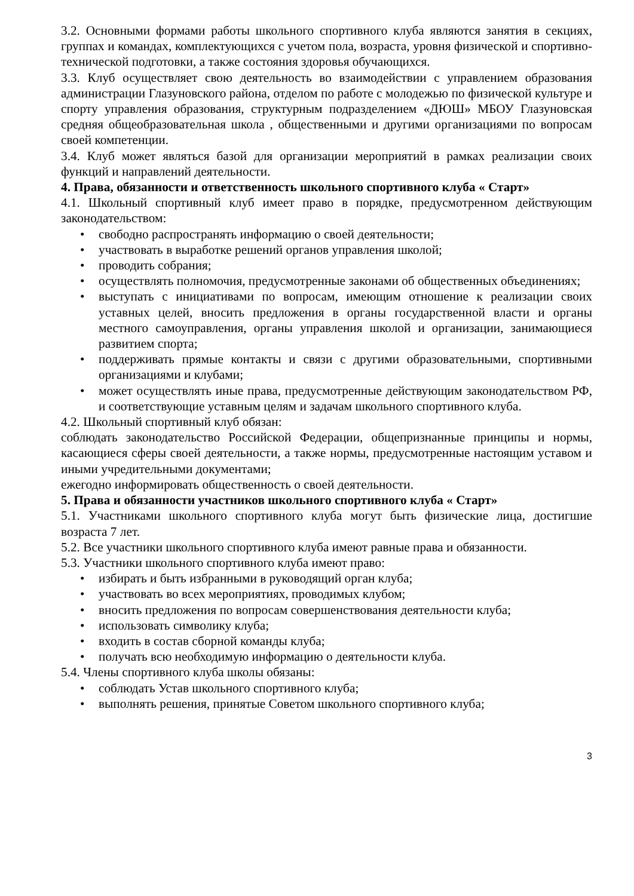3.2. Основными формами работы школьного спортивного клуба являются занятия в секциях, группах и командах, комплектующихся с учетом пола, возраста, уровня физической и спортивно-технической подготовки, а также состояния здоровья обучающихся.
3.3. Клуб осуществляет свою деятельность во взаимодействии с управлением образования администрации Глазуновского района, отделом по работе с молодежью по физической культуре и спорту управления образования, структурным подразделением «ДЮШ» МБОУ Глазуновская средняя общеобразовательная школа , общественными и другими организациями по вопросам своей компетенции.
3.4. Клуб может являться базой для организации мероприятий в рамках реализации своих функций и направлений деятельности.
4. Права, обязанности и ответственность школьного спортивного клуба « Старт»
4.1. Школьный спортивный клуб имеет право в порядке, предусмотренном действующим законодательством:
свободно распространять информацию о своей деятельности;
участвовать в выработке решений органов управления школой;
проводить собрания;
осуществлять полномочия, предусмотренные законами об общественных объединениях;
выступать с инициативами по вопросам, имеющим отношение к реализации своих уставных целей, вносить предложения в органы государственной власти и органы местного самоуправления, органы управления школой и организации, занимающиеся развитием спорта;
поддерживать прямые контакты и связи с другими образовательными, спортивными организациями и клубами;
может осуществлять иные права, предусмотренные действующим законодательством РФ, и соответствующие уставным целям и задачам школьного спортивного клуба.
4.2. Школьный спортивный клуб обязан:
соблюдать законодательство Российской Федерации, общепризнанные принципы и нормы, касающиеся сферы своей деятельности, а также нормы, предусмотренные настоящим уставом и иными учредительными документами;
ежегодно информировать общественность о своей деятельности.
5. Права и обязанности участников школьного спортивного клуба « Старт»
5.1. Участниками школьного спортивного клуба могут быть физические лица, достигшие возраста 7 лет.
5.2. Все участники школьного спортивного клуба имеют равные права и обязанности.
5.3. Участники школьного спортивного клуба имеют право:
избирать и быть избранными в руководящий орган клуба;
участвовать во всех мероприятиях, проводимых клубом;
вносить предложения по вопросам совершенствования деятельности клуба;
использовать символику клуба;
входить в состав сборной команды клуба;
получать всю необходимую информацию о деятельности клуба.
5.4. Члены спортивного клуба школы обязаны:
соблюдать Устав школьного спортивного клуба;
выполнять решения, принятые Советом школьного спортивного клуба;
3